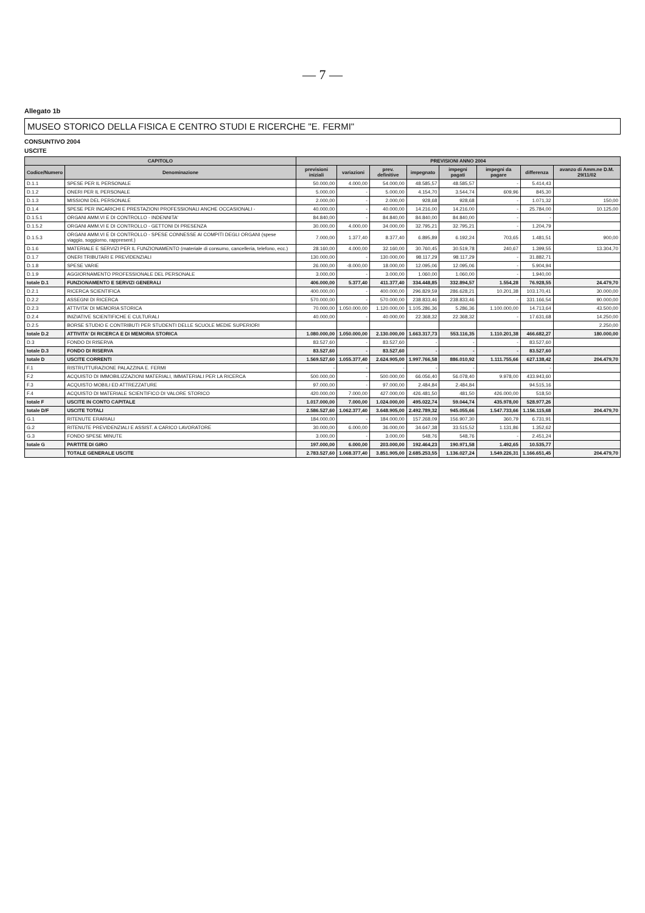— 7 —
Allegato 1b
MUSEO STORICO DELLA FISICA E CENTRO STUDI E RICERCHE "E. FERMI"
CONSUNTIVO 2004
USCITE
| CAPITOLO | | PREVISIONI ANNO 2004 | | | | | | | |
| --- | --- | --- | --- | --- | --- | --- | --- | --- | --- |
| Codice/Numero | Denominazione | previsioni iniziali | variazioni | prev. definitive | impegnato | impegni pagati | impegni da pagare | differenza | avanzo di Amm.ne D.M. 29/11/02 |
| D.1.1 | SPESE PER IL PERSONALE | 50.000,00 | 4.000,00 | 54.000,00 | 48.585,57 | 48.585,57 | - | 5.414,43 | |
| D.1.2 | ONERI PER IL PERSONALE | 5.000,00 | - | 5.000,00 | 4.154,70 | 3.544,74 | 609,96 | 845,30 | |
| D.1.3 | MISSIONI DEL PERSONALE | 2.000,00 | - | 2.000,00 | 928,68 | 928,68 | - | 1.071,32 | 150,00 |
| D.1.4 | SPESE PER INCARICHI E PRESTAZIONI PROFESSIONALI ANCHE OCCASIONALI - | 40.000,00 | - | 40.000,00 | 14.216,00 | 14.216,00 | - | 25.784,00 | 10.125,00 |
| D.1.5.1 | ORGANI AMM.VI E DI CONTROLLO - INDENNITA' | 84.840,00 | - | 84.840,00 | 84.840,00 | 84.840,00 | - | - | |
| D.1.5.2 | ORGANI AMM.VI E DI CONTROLLO - GETTONI DI PRESENZA | 30.000,00 | 4.000,00 | 34.000,00 | 32.795,21 | 32.795,21 | - | 1.204,79 | |
| D.1.5.3 | ORGANI AMM.VI E DI CONTROLLO - SPESE CONNESSE AI COMPITI DEGLI ORGANI (spese viaggio, soggiorno, rappresent.) | 7.000,00 | 1.377,40 | 8.377,40 | 6.895,89 | 6.192,24 | 703,65 | 1.481,51 | 900,00 |
| D.1.6 | MATERIALE E SERVIZI PER IL FUNZIONAMENTO (materiale di consumo, cancelleria, telefono, ecc.) | 28.160,00 | 4.000,00 | 32.160,00 | 30.760,45 | 30.519,78 | 240,67 | 1.399,55 | 13.304,70 |
| D.1.7 | ONERI TRIBUTARI E PREVIDENZIALI | 130.000,00 | - | 130.000,00 | 98.117,29 | 98.117,29 | - | 31.882,71 | |
| D.1.8 | SPESE VARIE | 26.000,00 | -8.000,00 | 18.000,00 | 12.095,06 | 12.095,06 | - | 5.904,94 | |
| D.1.9 | AGGIORNAMENTO PROFESSIONALE DEL PERSONALE | 3.000,00 | - | 3.000,00 | 1.060,00 | 1.060,00 | - | 1.940,00 | |
| totale D.1 | FUNZIONAMENTO E SERVIZI GENERALI | 406.000,00 | 5.377,40 | 411.377,40 | 334.448,85 | 332.894,57 | 1.554,28 | 76.928,55 | 24.479,70 |
| D.2.1 | RICERCA SCIENTIFICA | 400.000,00 | - | 400.000,00 | 296.829,59 | 286.628,21 | 10.201,38 | 103.170,41 | 30.000,00 |
| D.2.2 | ASSEGNI DI RICERCA | 570.000,00 | - | 570.000,00 | 238.833,46 | 238.833,46 | - | 331.166,54 | 90.000,00 |
| D.2.3 | ATTIVITA' DI MEMORIA STORICA | 70.000,00 | 1.050.000,00 | 1.120.000,00 | 1.105.286,36 | 5.286,36 | 1.100.000,00 | 14.713,64 | 43.500,00 |
| D.2.4 | INIZIATIVE SCIENTIFICHE E CULTURALI | 40.000,00 | - | 40.000,00 | 22.368,32 | 22.368,32 | - | 17.631,68 | 14.250,00 |
| D.2.5 | BORSE STUDIO E CONTRIBUTI PER STUDENTI DELLE SCUOLE MEDIE SUPERIORI | | | | | | | | 2.250,00 |
| totale D.2 | ATTIVITA' DI RICERCA E DI MEMORIA STORICA | 1.080.000,00 | 1.050.000,00 | 2.130.000,00 | 1.663.317,73 | 553.116,35 | 1.110.201,38 | 466.682,27 | 180.000,00 |
| D.3 | FONDO DI RISERVA | 83.527,60 | - | 83.527,60 | - | - | - | 83.527,60 | |
| totale D.3 | FONDO DI RISERVA | 83.527,60 | - | 83.527,60 | - | - | - | 83.527,60 | |
| totale D | USCITE CORRENTI | 1.569.527,60 | 1.055.377,40 | 2.624.905,00 | 1.997.766,58 | 886.010,92 | 1.111.755,66 | 627.138,42 | 204.479,70 |
| F.1 | RISTRUTTURAZIONE PALAZZINA E. FERMI | - | - | - | - | - | | - | |
| F.2 | ACQUISTO DI IMMOBILIZZAZIONI MATERIALI, IMMATERIALI PER LA RICERCA | 500.000,00 | - | 500.000,00 | 66.056,40 | 56.078,40 | 9.978,00 | 433.943,60 | |
| F.3 | ACQUISTO MOBILI ED ATTREZZATURE | 97.000,00 | - | 97.000,00 | 2.484,84 | 2.484,84 | | 94.515,16 | |
| F.4 | ACQUISTO DI MATERIALE SCIENTIFICO DI VALORE STORICO | 420.000,00 | 7.000,00 | 427.000,00 | 426.481,50 | 481,50 | 426.000,00 | 518,50 | |
| totale F | USCITE IN CONTO CAPITALE | 1.017.000,00 | 7.000,00 | 1.024.000,00 | 495.022,74 | 59.044,74 | 435.978,00 | 528.977,26 | |
| totale D/F | USCITE TOTALI | 2.586.527,60 | 1.062.377,40 | 3.648.905,00 | 2.492.789,32 | 945.055,66 | 1.547.733,66 | 1.156.115,68 | 204.479,70 |
| G.1 | RITENUTE ERARIALI | 184.000,00 | - | 184.000,00 | 157.268,09 | 156.907,30 | 360,79 | 6.731,91 | |
| G.2 | RITENUTE PREVIDENZIALI E ASSIST. A CARICO LAVORATORE | 30.000,00 | 6.000,00 | 36.000,00 | 34.647,38 | 33.515,52 | 1.131,86 | 1.352,62 | |
| G.3 | FONDO SPESE MINUTE | 3.000,00 | - | 3.000,00 | 548,76 | 548,76 | - | 2.451,24 | |
| totale G | PARTITE DI GIRO | 197.000,00 | 6.000,00 | 203.000,00 | 192.464,23 | 190.971,58 | 1.492,65 | 10.535,77 | |
| | TOTALE GENERALE USCITE | 2.783.527,60 | 1.068.377,40 | 3.851.905,00 | 2.685.253,55 | 1.136.027,24 | 1.549.226,31 | 1.166.651,45 | 204.479,70 |